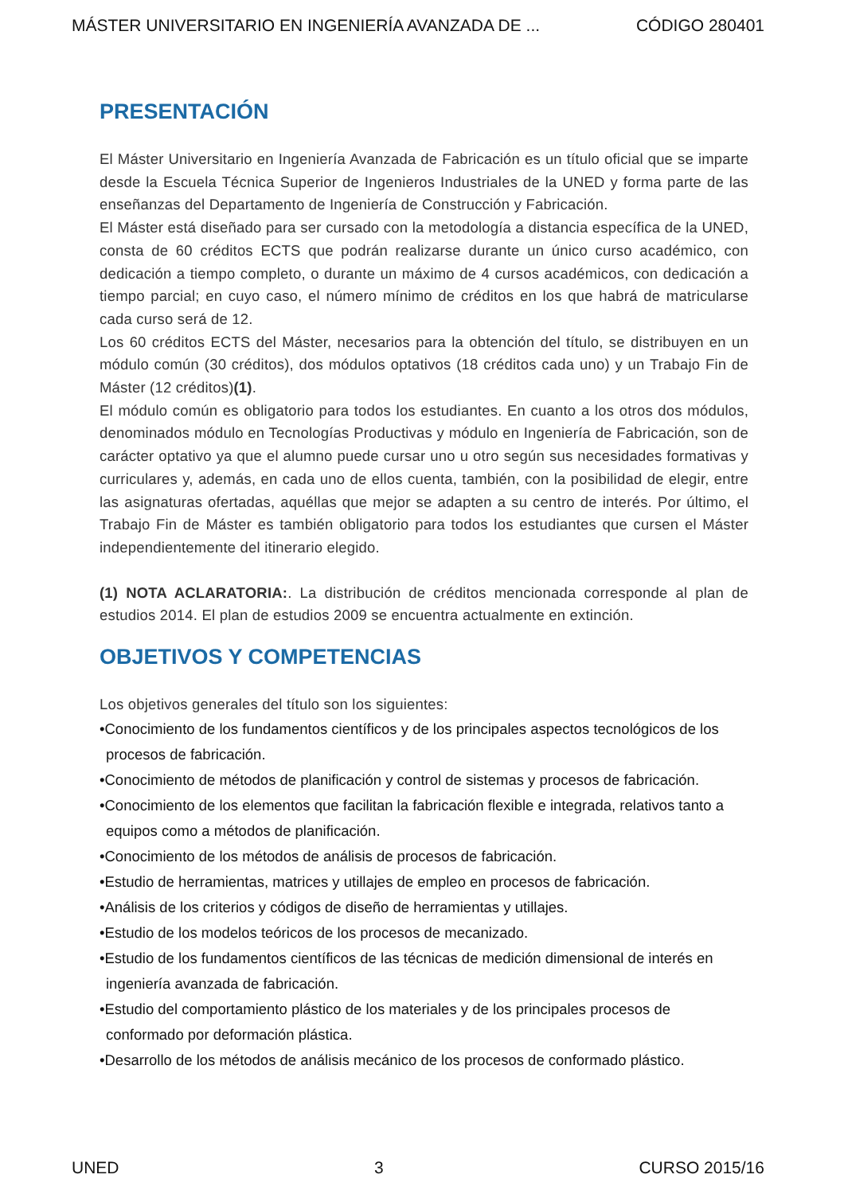MÁSTER UNIVERSITARIO EN INGENIERÍA AVANZADA DE ... CÓDIGO 280401
PRESENTACIÓN
El Máster Universitario en Ingeniería Avanzada de Fabricación es un título oficial que se imparte desde la Escuela Técnica Superior de Ingenieros Industriales de la UNED y forma parte de las enseñanzas del Departamento de Ingeniería de Construcción y Fabricación.
El Máster está diseñado para ser cursado con la metodología a distancia específica de la UNED, consta de 60 créditos ECTS que podrán realizarse durante un único curso académico, con dedicación a tiempo completo, o durante un máximo de 4 cursos académicos, con dedicación a tiempo parcial; en cuyo caso, el número mínimo de créditos en los que habrá de matricularse cada curso será de 12.
Los 60 créditos ECTS del Máster, necesarios para la obtención del título, se distribuyen en un módulo común (30 créditos), dos módulos optativos (18 créditos cada uno) y un Trabajo Fin de Máster (12 créditos)(1).
El módulo común es obligatorio para todos los estudiantes. En cuanto a los otros dos módulos, denominados módulo en Tecnologías Productivas y módulo en Ingeniería de Fabricación, son de carácter optativo ya que el alumno puede cursar uno u otro según sus necesidades formativas y curriculares y, además, en cada uno de ellos cuenta, también, con la posibilidad de elegir, entre las asignaturas ofertadas, aquéllas que mejor se adapten a su centro de interés. Por último, el Trabajo Fin de Máster es también obligatorio para todos los estudiantes que cursen el Máster independientemente del itinerario elegido.
(1) NOTA ACLARATORIA:. La distribución de créditos mencionada corresponde al plan de estudios 2014. El plan de estudios 2009 se encuentra actualmente en extinción.
OBJETIVOS Y COMPETENCIAS
Los objetivos generales del título son los siguientes:
•Conocimiento de los fundamentos científicos y de los principales aspectos tecnológicos de los procesos de fabricación.
•Conocimiento de métodos de planificación y control de sistemas y procesos de fabricación.
•Conocimiento de los elementos que facilitan la fabricación flexible e integrada, relativos tanto a equipos como a métodos de planificación.
•Conocimiento de los métodos de análisis de procesos de fabricación.
•Estudio de herramientas, matrices y utillajes de empleo en procesos de fabricación.
•Análisis de los criterios y códigos de diseño de herramientas y utillajes.
•Estudio de los modelos teóricos de los procesos de mecanizado.
•Estudio de los fundamentos científicos de las técnicas de medición dimensional de interés en ingeniería avanzada de fabricación.
•Estudio del comportamiento plástico de los materiales y de los principales procesos de conformado por deformación plástica.
•Desarrollo de los métodos de análisis mecánico de los procesos de conformado plástico.
UNED 3 CURSO 2015/16